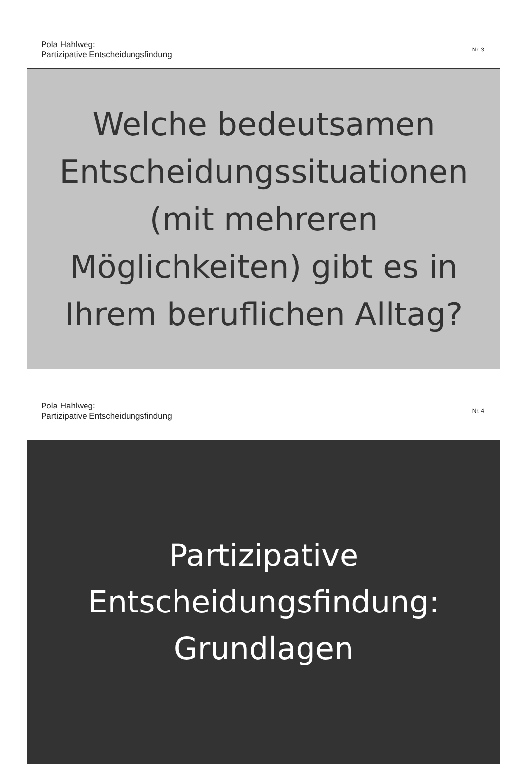Pola Hahlweg:
Partizipative Entscheidungsfindung
Nr. 3
Welche bedeutsamen
Entscheidungssituationen
(mit mehreren
Möglichkeiten) gibt es in
Ihrem beruflichen Alltag?
Pola Hahlweg:
Partizipative Entscheidungsfindung
Nr. 4
Partizipative
Entscheidungsfindung:
Grundlagen